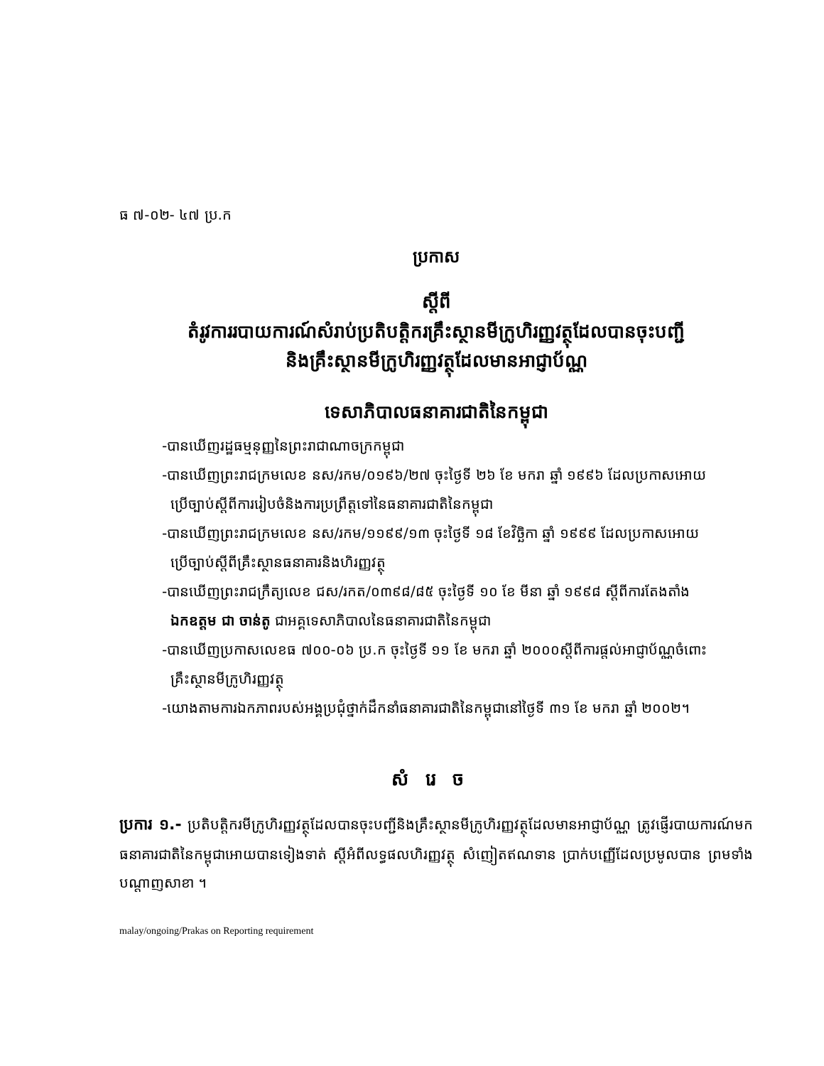ធ ៧-០២- ៤៧ ប្រ.ក
ប្រកាស
ស្តីពី
តំរូវការរបាយការណ៍សំរាប់ប្រតិបត្តិករគ្រឹះស្ថានមីក្រូហិរញ្ញវត្ថុដែលបានចុះបញ្ជី
និងគ្រឹះស្ថានមីក្រូហិរញ្ញវត្ថុដែលមានអាជ្ញាប័ណ្ណ
ទេសាភិបាលធនាគារជាតិនៃកម្ពុជា
-បានឃើញរដ្ឋធម្មនុញ្ញនៃព្រះរាជាណាចក្រកម្ពុជា
-បានឃើញព្រះរាជក្រមលេខ នស/រកម/០១៩៦/២៧ ចុះថ្ងៃទី ២៦ ខែ មករា ឆ្នាំ ១៩៩៦ ដែលប្រកាសអោយ
ប្រើច្បាប់ស្តីពីការរៀបចំនិងការប្រព្រឹត្តទៅនៃធនាគារជាតិនៃកម្ពុជា
-បានឃើញព្រះរាជក្រមលេខ នស/រកម/១១៩៩/១៣ ចុះថ្ងៃទី ១៨ ខែវិច្ឆិកា ឆ្នាំ ១៩៩៩ ដែលប្រកាសអោយ
ប្រើច្បាប់ស្តីពីគ្រឹះស្ថានធនាគារនិងហិរញ្ញវត្ថុ
-បានឃើញព្រះរាជក្រឹត្យលេខ ជស/រកត/០៣៩៨/៨៥ ចុះថ្ងៃទី ១០ ខែ មីនា ឆ្នាំ ១៩៩៨ ស្តីពីការតែងតាំង
ឯកឧត្តម ជា ចាន់តូ ជាអគ្គទេសាភិបាលនៃធនាគារជាតិនៃកម្ពុជា
-បានឃើញប្រកាសលេខធ ៧០០-០៦ ប្រ.ក ចុះថ្ងៃទី ១១ ខែ មករា ឆ្នាំ ២០០០ស្តីពីការផ្តល់អាជ្ញាប័ណ្ណចំពោះ
គ្រឹះស្ថានមីក្រូហិរញ្ញវត្ថុ
-យោងតាមការឯកភាពរបស់អង្គប្រជុំថ្នាក់ដឹកនាំធនាគារជាតិនៃកម្ពុជានៅថ្ងៃទី ៣១ ខែ មករា ឆ្នាំ ២០០២។
សំរេច
ប្រការ ១.- ប្រតិបត្តិករមីក្រូហិរញ្ញវត្ថុដែលបានចុះបញ្ជីនិងគ្រឹះស្ថានមីក្រូហិរញ្ញវត្ថុដែលមានអាជ្ញាប័ណ្ណ ត្រូវផ្ញើរបាយការណ៍មកធនាគារជាតិនៃកម្ពុជាអោយបានទៀងទាត់ ស្តីអំពីលទ្ធផលហិរញ្ញវត្ថុ សំញៀតឥណទាន ប្រាក់បញ្ញើដែលប្រមូលបាន ព្រមទាំងបណ្តាញសាខា ។
malay/ongoing/Prakas on Reporting requirement